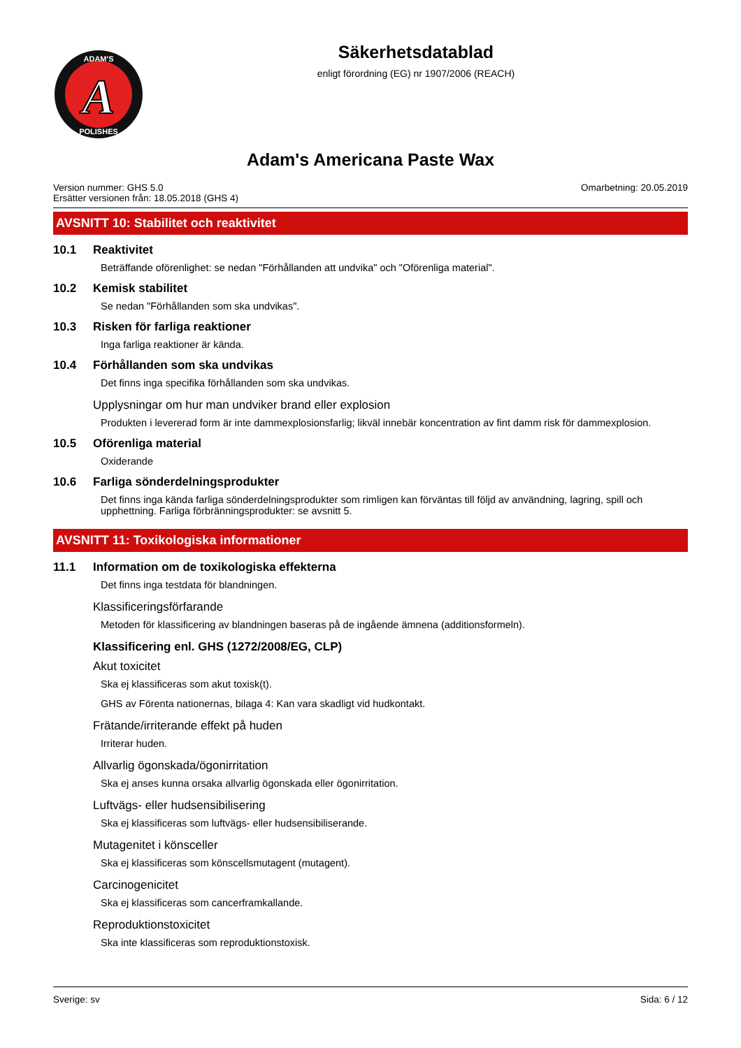A
ADAM'S
POLISHES
Säkerhetsdatablad
enligt förordning (EG) nr 1907/2006 (REACH)
Adam's Americana Paste Wax
Version nummer: GHS 5.0
Ersätter versionen från: 18.05.2018 (GHS 4)
Omarbetning: 20.05.2019
AVSNITT 10: Stabilitet och reaktivitet
10.1 Reaktivitet
Beträffande oförenlighet: se nedan "Förhållanden att undvika" och "Oförenliga material".
10.2 Kemisk stabilitet
Se nedan "Förhållanden som ska undvikas".
10.3 Risken för farliga reaktioner
Inga farliga reaktioner är kända.
10.4 Förhållanden som ska undvikas
Det finns inga specifika förhållanden som ska undvikas.
Upplysningar om hur man undviker brand eller explosion
Produkten i levererad form är inte dammexplosionsfarlig; likväl innebär koncentration av fint damm risk för dammexplosion.
10.5 Oförenliga material
Oxiderande
10.6 Farliga sönderdelningsprodukter
Det finns inga kända farliga sönderdelningsprodukter som rimligen kan förväntas till följd av användning, lagring, spill och upphettning. Farliga förbränningsprodukter: se avsnitt 5.
AVSNITT 11: Toxikologiska informationer
11.1 Information om de toxikologiska effekterna
Det finns inga testdata för blandningen.
Klassificeringsförfarande
Metoden för klassificering av blandningen baseras på de ingående ämnena (additionsformeln).
Klassificering enl. GHS (1272/2008/EG, CLP)
Akut toxicitet
Ska ej klassificeras som akut toxisk(t).
GHS av Förenta nationernas, bilaga 4: Kan vara skadligt vid hudkontakt.
Frätande/irriterande effekt på huden
Irriterar huden.
Allvarlig ögonskada/ögonirritation
Ska ej anses kunna orsaka allvarlig ögonskada eller ögonirritation.
Luftvägs- eller hudsensibilisering
Ska ej klassificeras som luftvägs- eller hudsensibiliserande.
Mutagenitet i könsceller
Ska ej klassificeras som könscellsmutagent (mutagent).
Carcinogenicitet
Ska ej klassificeras som cancerframkallande.
Reproduktionstoxicitet
Ska inte klassificeras som reproduktionstoxisk.
Sverige: sv Sida: 6 / 12